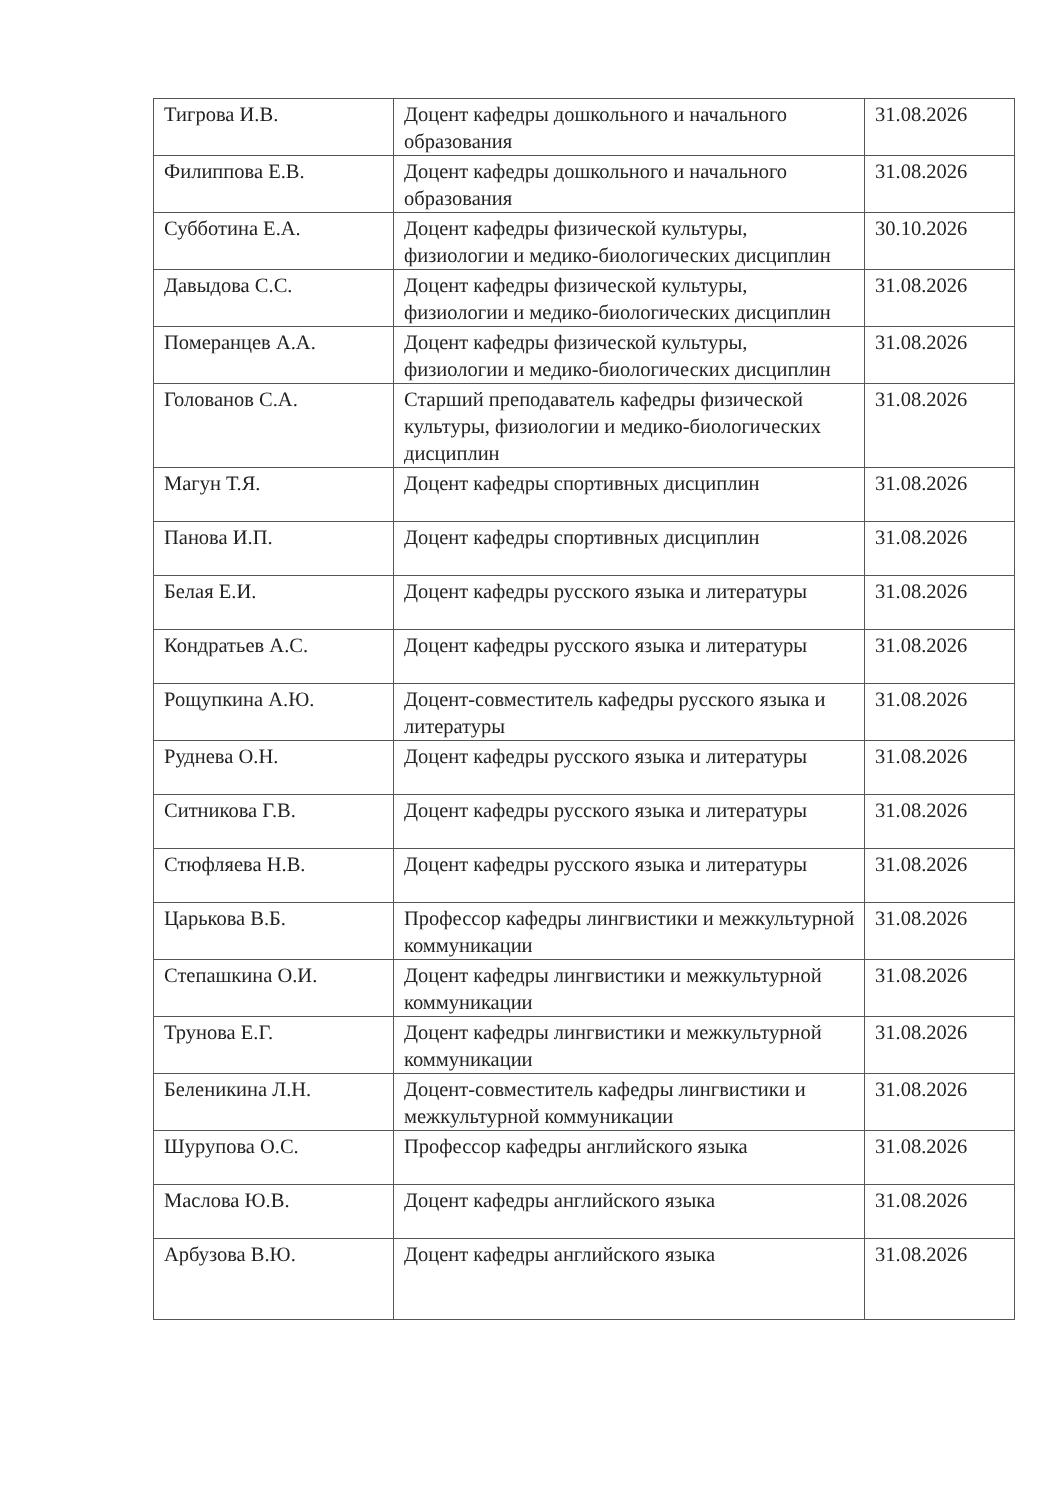| Тигрова И.В. | Доцент кафедры дошкольного и начального образования | 31.08.2026 |
| Филиппова Е.В. | Доцент кафедры дошкольного и начального образования | 31.08.2026 |
| Субботина Е.А. | Доцент кафедры физической культуры, физиологии и медико-биологических дисциплин | 30.10.2026 |
| Давыдова С.С. | Доцент кафедры физической культуры, физиологии и медико-биологических дисциплин | 31.08.2026 |
| Померанцев А.А. | Доцент кафедры физической культуры, физиологии и медико-биологических дисциплин | 31.08.2026 |
| Голованов С.А. | Старший преподаватель кафедры физической культуры, физиологии и медико-биологических дисциплин | 31.08.2026 |
| Магун Т.Я. | Доцент кафедры спортивных дисциплин | 31.08.2026 |
| Панова И.П. | Доцент кафедры спортивных дисциплин | 31.08.2026 |
| Белая Е.И. | Доцент кафедры русского языка и литературы | 31.08.2026 |
| Кондратьев А.С. | Доцент кафедры русского языка и литературы | 31.08.2026 |
| Рощупкина А.Ю. | Доцент-совместитель кафедры русского языка и литературы | 31.08.2026 |
| Руднева О.Н. | Доцент кафедры русского языка и литературы | 31.08.2026 |
| Ситникова Г.В. | Доцент кафедры русского языка и литературы | 31.08.2026 |
| Стюфляева Н.В. | Доцент кафедры русского языка и литературы | 31.08.2026 |
| Царькова В.Б. | Профессор кафедры лингвистики и межкультурной коммуникации | 31.08.2026 |
| Степашкина О.И. | Доцент кафедры лингвистики и межкультурной коммуникации | 31.08.2026 |
| Трунова Е.Г. | Доцент кафедры лингвистики и межкультурной коммуникации | 31.08.2026 |
| Беленикина Л.Н. | Доцент-совместитель кафедры лингвистики и межкультурной коммуникации | 31.08.2026 |
| Шурупова О.С. | Профессор кафедры английского языка | 31.08.2026 |
| Маслова Ю.В. | Доцент кафедры английского языка | 31.08.2026 |
| Арбузова В.Ю. | Доцент кафедры английского языка | 31.08.2026 |